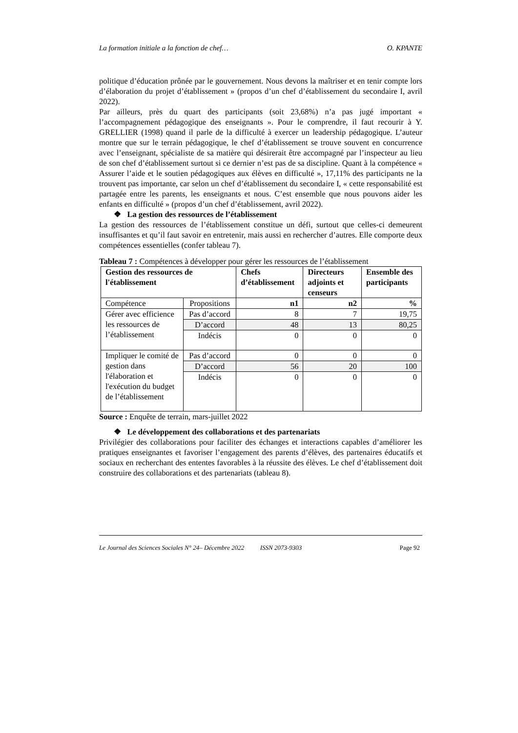La formation initiale a la fonction de chef… O. KPANTE
politique d’éducation prônée par le gouvernement. Nous devons la maîtriser et en tenir compte lors d’élaboration du projet d’établissement » (propos d’un chef d’établissement du secondaire I, avril 2022).
Par ailleurs, près du quart des participants (soit 23,68%) n’a pas jugé important « l’accompagnement pédagogique des enseignants ». Pour le comprendre, il faut recourir à Y. GRELLIER (1998) quand il parle de la difficulté à exercer un leadership pédagogique. L’auteur montre que sur le terrain pédagogique, le chef d’établissement se trouve souvent en concurrence avec l’enseignant, spécialiste de sa matière qui désirerait être accompagné par l’inspecteur au lieu de son chef d’établissement surtout si ce dernier n’est pas de sa discipline. Quant à la compétence « Assurer l’aide et le soutien pédagogiques aux élèves en difficulté », 17,11% des participants ne la trouvent pas importante, car selon un chef d’établissement du secondaire I, « cette responsabilité est partagée entre les parents, les enseignants et nous. C’est ensemble que nous pouvons aider les enfants en difficulté » (propos d’un chef d’établissement, avril 2022).
❖ La gestion des ressources de l’établissement
La gestion des ressources de l’établissement constitue un défi, surtout que celles-ci demeurent insuffisantes et qu’il faut savoir en entretenir, mais aussi en rechercher d’autres. Elle comporte deux compétences essentielles (confer tableau 7).
Tableau 7 : Compétences à développer pour gérer les ressources de l’établissement
| Gestion des ressources de l'établissement | | Chefs d’établissement | Directeurs adjoints et censeurs | Ensemble des participants |
| --- | --- | --- | --- | --- |
| Compétence | Propositions | n1 | n2 | % |
| Gérer avec efficience les ressources de l’établissement | Pas d’accord | 8 | 7 | 19,75 |
| | D’accord | 48 | 13 | 80,25 |
| | Indécis | 0 | 0 | 0 |
| Impliquer le comité de gestion dans l'élaboration et l'exécution du budget de l’établissement | Pas d’accord | 0 | 0 | 0 |
| | D’accord | 56 | 20 | 100 |
| | Indécis | 0 | 0 | 0 |
Source : Enquête de terrain, mars-juillet 2022
❖ Le développement des collaborations et des partenariats
Privilégier des collaborations pour faciliter des échanges et interactions capables d’améliorer les pratiques enseignantes et favoriser l’engagement des parents d’élèves, des partenaires éducatifs et sociaux en recherchant des ententes favorables à la réussite des élèves. Le chef d’établissement doit construire des collaborations et des partenariats (tableau 8).
Le Journal des Sciences Sociales N° 24– Décembre 2022 ISSN 2073-9303 Page 92